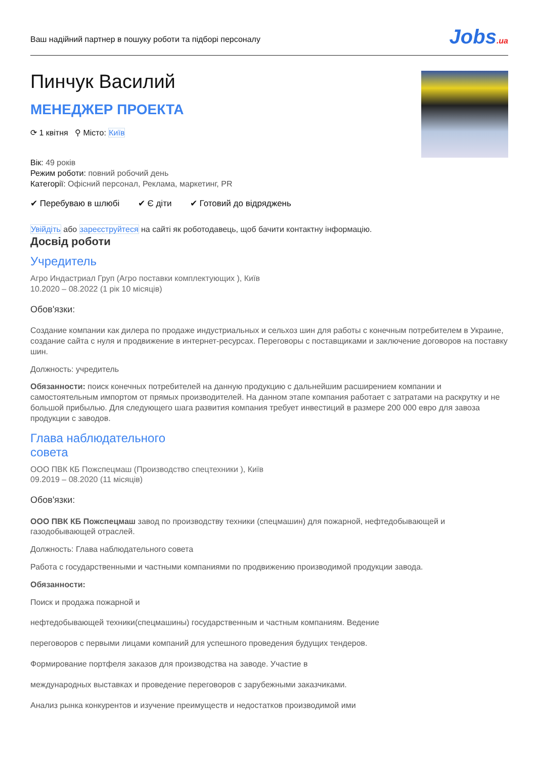Ваш надійний партнер в пошуку роботи та підборі персоналу
Jobs.ua
Пинчук Василий
МЕНЕДЖЕР ПРОЕКТА
⟳ 1 квітня ⚲ Місто: Київ
Вік: 49 років
Режим роботи: повний робочий день
Категорії: Офісний персонал, Реклама, маркетинг, PR
✔ Перебуваю в шлюбі ✔ Є діти ✔ Готовий до відряджень
Увійдіть або зареєструйтеся на сайті як роботодавець, щоб бачити контактну інформацію.
Досвід роботи
Учредитель
Агро Индастриал Груп (Агро поставки комплектующих ), Київ
10.2020 – 08.2022 (1 рік 10 місяців)
Обов'язки:
Создание компании как дилера по продаже индустриальных и сельхоз шин для работы с конечным потребителем в Украине, создание сайта с нуля и продвижение в интернет-ресурсах. Переговоры с поставщиками и заключение договоров на поставку шин.
Должность: учредитель
Обязанности: поиск конечных потребителей на данную продукцию с дальнейшим расширением компании и самостоятельным импортом от прямых производителей. На данном этапе компания работает с затратами на раскрутку и не большой прибылью. Для следующего шага развития компания требует инвестиций в размере 200 000 евро для завоза продукции с заводов.
Глава наблюдательного
совета
ООО ПВК КБ Пожспецмаш (Производство спецтехники ), Київ
09.2019 – 08.2020 (11 місяців)
Обов'язки:
ООО ПВК КБ Пожспецмаш завод по производству техники (спецмашин) для пожарной, нефтедобывающей и газодобывающей отраслей.
Должность: Глава наблюдательного совета
Работа с государственными и частными компаниями по продвижению производимой продукции завода.
Обязанности:
Поиск и продажа пожарной и
нефтедобывающей техники(спецмашины) государственным и частным компаниям. Ведение
переговоров с первыми лицами компаний для успешного проведения будущих тендеров.
Формирование портфеля заказов для производства на заводе. Участие в
международных выставках и проведение переговоров с зарубежными заказчиками.
Анализ рынка конкурентов и изучение преимуществ и недостатков производимой ими